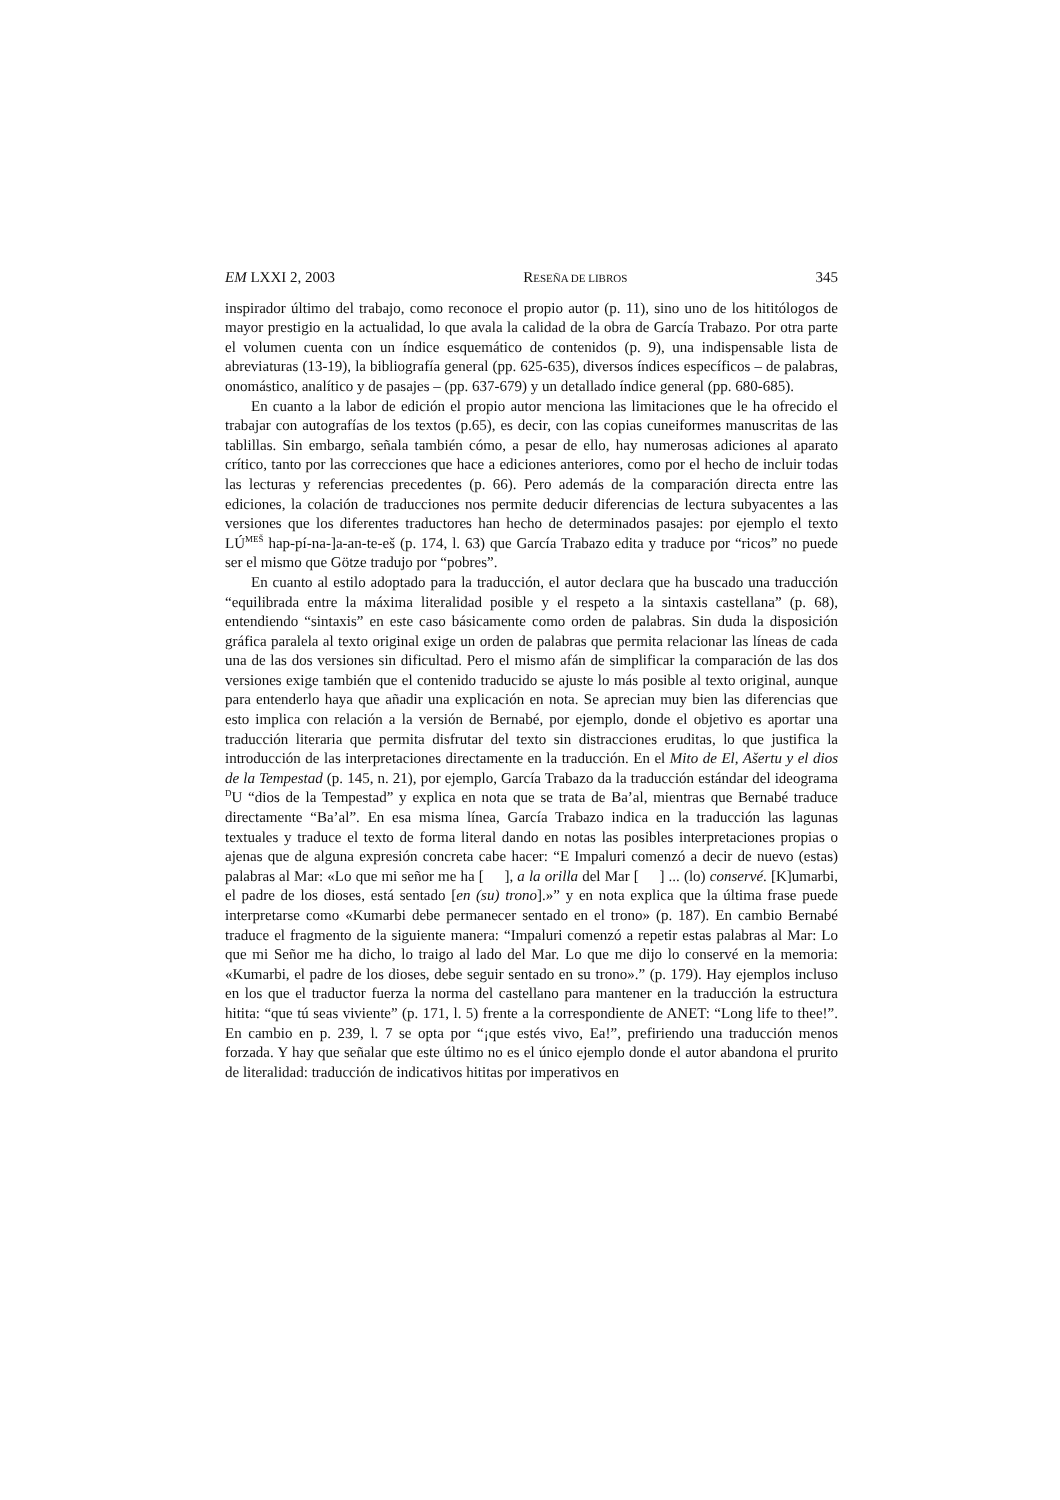EM LXXI 2, 2003 RESEÑA DE LIBROS 345
inspirador último del trabajo, como reconoce el propio autor (p. 11), sino uno de los hititólogos de mayor prestigio en la actualidad, lo que avala la calidad de la obra de García Trabazo. Por otra parte el volumen cuenta con un índice esquemático de contenidos (p. 9), una indispensable lista de abreviaturas (13-19), la bibliografía general (pp. 625-635), diversos índices específicos – de palabras, onomástico, analítico y de pasajes – (pp. 637-679) y un detallado índice general (pp. 680-685).
En cuanto a la labor de edición el propio autor menciona las limitaciones que le ha ofrecido el trabajar con autografías de los textos (p.65), es decir, con las copias cuneiformes manuscritas de las tablillas. Sin embargo, señala también cómo, a pesar de ello, hay numerosas adiciones al aparato crítico, tanto por las correcciones que hace a ediciones anteriores, como por el hecho de incluir todas las lecturas y referencias precedentes (p. 66). Pero además de la comparación directa entre las ediciones, la colación de traducciones nos permite deducir diferencias de lectura subyacentes a las versiones que los diferentes traductores han hecho de determinados pasajes: por ejemplo el texto LÚ<sup>MEŠ</sup> hap-pí-na-]a-an-te-eš (p. 174, l. 63) que García Trabazo edita y traduce por “ricos” no puede ser el mismo que Götze tradujo por “pobres”.
En cuanto al estilo adoptado para la traducción, el autor declara que ha buscado una traducción “equilibrada entre la máxima literalidad posible y el respeto a la sintaxis castellana” (p. 68), entendiendo “sintaxis” en este caso básicamente como orden de palabras. Sin duda la disposición gráfica paralela al texto original exige un orden de palabras que permita relacionar las líneas de cada una de las dos versiones sin dificultad. Pero el mismo afán de simplificar la comparación de las dos versiones exige también que el contenido traducido se ajuste lo más posible al texto original, aunque para entenderlo haya que añadir una explicación en nota. Se aprecian muy bien las diferencias que esto implica con relación a la versión de Bernabé, por ejemplo, donde el objetivo es aportar una traducción literaria que permita disfrutar del texto sin distracciones eruditas, lo que justifica la introducción de las interpretaciones directamente en la traducción. En el Mito de El, Ašertu y el dios de la Tempestad (p. 145, n. 21), por ejemplo, García Trabazo da la traducción estándar del ideograma <sup>D</sup>U “dios de la Tempestad” y explica en nota que se trata de Ba’al, mientras que Bernabé traduce directamente “Ba’al”. En esa misma línea, García Trabazo indica en la traducción las lagunas textuales y traduce el texto de forma literal dando en notas las posibles interpretaciones propias o ajenas que de alguna expresión concreta cabe hacer: “E Impaluri comenzó a decir de nuevo (estas) palabras al Mar: «Lo que mi señor me ha [ ], a la orilla del Mar [ ] ... (lo) conservé. [K]umarbi, el padre de los dioses, está sentado [en (su) trono].»” y en nota explica que la última frase puede interpretarse como «Kumarbi debe permanecer sentado en el trono» (p. 187). En cambio Bernabé traduce el fragmento de la siguiente manera: “Impaluri comenzó a repetir estas palabras al Mar: Lo que mi Señor me ha dicho, lo traigo al lado del Mar. Lo que me dijo lo conservé en la memoria: «Kumarbi, el padre de los dioses, debe seguir sentado en su trono».” (p. 179). Hay ejemplos incluso en los que el traductor fuerza la norma del castellano para mantener en la traducción la estructura hitita: “que tú seas viviente” (p. 171, l. 5) frente a la correspondiente de ANET: “Long life to thee!”. En cambio en p. 239, l. 7 se opta por “¡que estés vivo, Ea!”, prefiriendo una traducción menos forzada. Y hay que señalar que este último no es el único ejemplo donde el autor abandona el prurito de literalidad: traducción de indicativos hititas por imperativos en